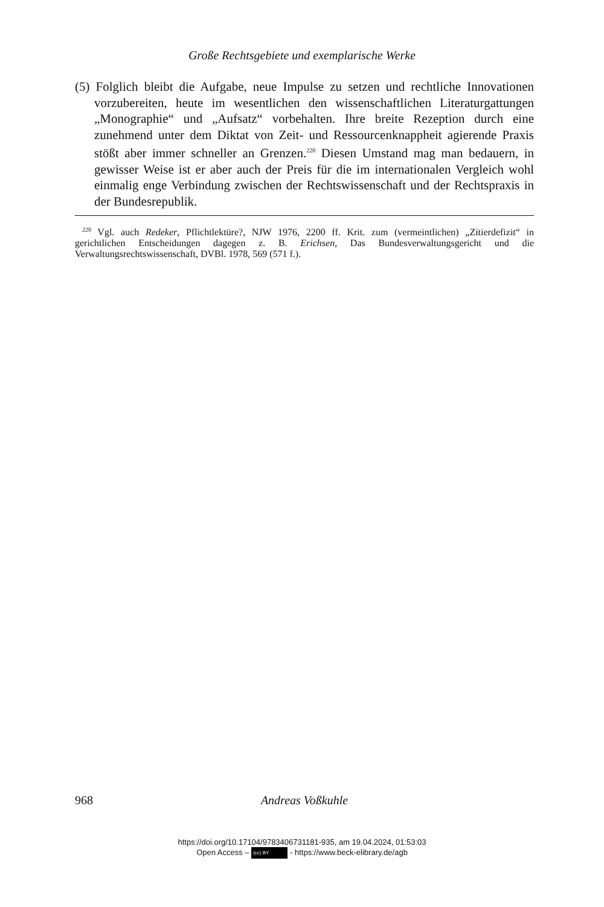Große Rechtsgebiete und exemplarische Werke
(5) Folglich bleibt die Aufgabe, neue Impulse zu setzen und rechtliche Innovationen vorzubereiten, heute im wesentlichen den wissenschaftlichen Literaturgattungen „Monographie“ und „Aufsatz“ vorbehalten. Ihre breite Rezeption durch eine zunehmend unter dem Diktat von Zeit- und Ressourcenknappheit agierende Praxis stößt aber immer schneller an Grenzen.<sup>220</sup> Diesen Umstand mag man bedauern, in gewisser Weise ist er aber auch der Preis für die im internationalen Vergleich wohl einmalig enge Verbindung zwischen der Rechtswissenschaft und der Rechtspraxis in der Bundesrepublik.
<sup>220</sup> Vgl. auch Redeker, Pflichtlektüre?, NJW 1976, 2200 ff. Krit. zum (vermeintlichen) „Zitierdefizit“ in gerichtlichen Entscheidungen dagegen z. B. Erichsen, Das Bundesverwaltungsgericht und die Verwaltungsrechtswissenschaft, DVBl. 1978, 569 (571 f.).
968
Andreas Voßkuhle
https://doi.org/10.17104/9783406731181-935, am 19.04.2024, 01:53:03
Open Access – (cc) BY - https://www.beck-elibrary.de/agb